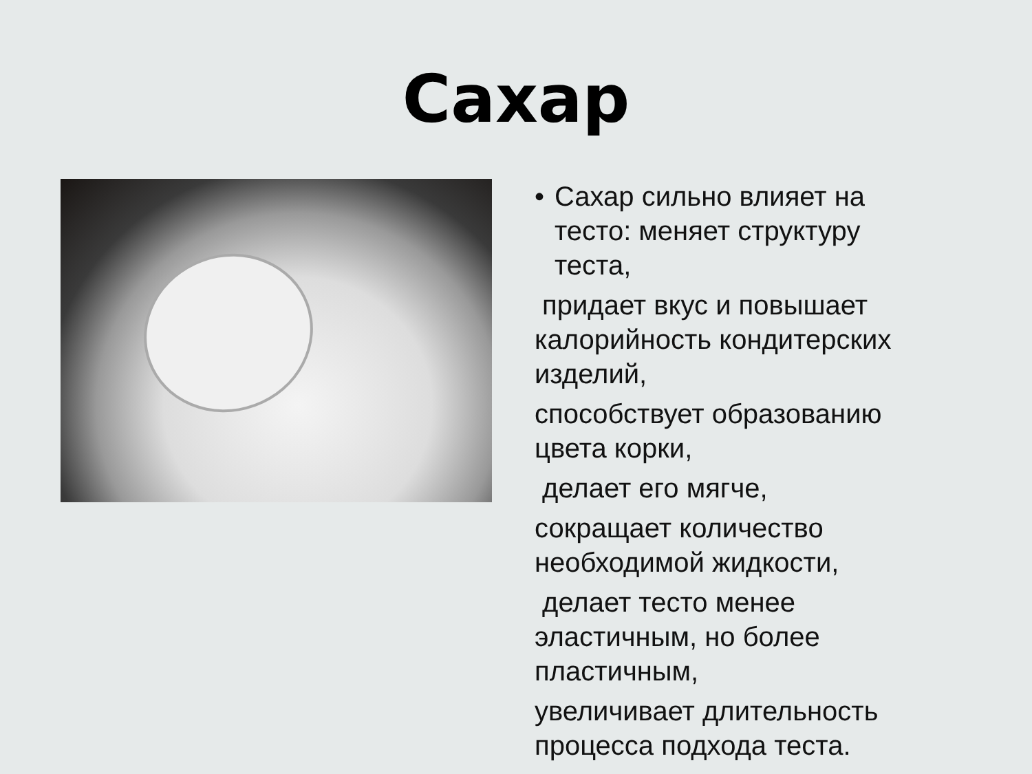Сахар
• Сахар сильно влияет на тесто: меняет структуру теста,
придает вкус и повышает калорийность кондитерских изделий,
способствует образованию цвета корки,
делает его мягче,
сокращает количество необходимой жидкости,
делает тесто менее эластичным, но более пластичным,
увеличивает длительность процесса подхода теста.